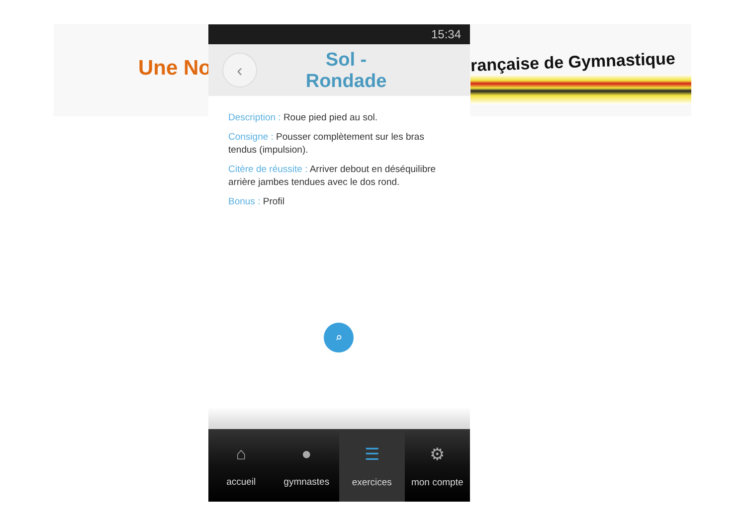Une No rançaise de Gymnastique
15:34
‹
Sol -
Rondade
Description : Roue pied pied au sol.
Consigne : Pousser complètement sur les bras tendus (impulsion).
Citère de réussite : Arriver debout en déséquilibre arrière jambes tendues avec le dos rond.
Bonus : Profil
⌕
⌂
accueil
●
gymnastes
☰
exercices
⚙
mon compte